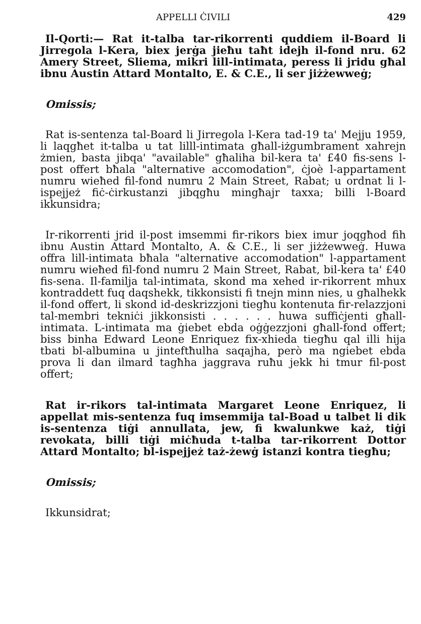APPELLI ĊIVILI 429
Il-Qorti:— Rat it-talba tar-rikorrenti quddiem il-Board li Jirregola l-Kera, biex jerġa jieħu taħt idejh il-fond nru. 62 Amery Street, Sliema, mikri lill-intimata, peress li jridu għal ibnu Austin Attard Montalto, E. & C.E., li ser jiżżewweġ;
Omissis;
Rat is-sentenza tal-Board li Jirregola l-Kera tad-19 ta' Mejju 1959, li laqgħet it-talba u tat lilll-intimata għall-iżgumbrament xahrejn żmien, basta jibqa' "available" għaliha bil-kera ta' £40 fis-sens l-post offert bħala "alternative accomodation", ċjoè l-appartament numru wieħed fil-fond numru 2 Main Street, Rabat; u ordnat li l-ispejjeż fiċ-ċirkustanzi jibqgħu mingħajr taxxa; billi l-Board ikkunsidra;
Ir-rikorrenti jrid il-post imsemmi fir-rikors biex imur joqgħod fih ibnu Austin Attard Montalto, A. & C.E., li ser jiżżewweġ. Huwa offra lill-intimata bħala "alternative accomodation" l-appartament numru wieħed fil-fond numru 2 Main Street, Rabat, bil-kera ta' £40 fis-sena. Il-familja tal-intimata, skond ma xehed ir-rikorrent mhux kontraddett fuq daqshekk, tikkonsisti fi tnejn minn nies, u għalhekk il-fond offert, li skond id-deskrizzjoni tiegħu kontenuta fir-relazzjoni tal-membri tekniċi jikkonsisti . . . . . . huwa suffiċjenti għall-intimata. L-intimata ma ġiebet ebda oġġezzjoni għall-fond offert; biss binha Edward Leone Enriquez fix-xhieda tiegħu qal illi hija tbati bl-albumina u jinteftħulha saqajha, però ma ngiebet ebda prova li dan ilmard tagħha jaggrava ruħu jekk hi tmur fil-post offert;
Rat ir-rikors tal-intimata Margaret Leone Enriquez, li appellat mis-sentenza fuq imsemmija tal-Boad u talbet li dik is-sentenza tiġi annullata, jew, fi kwalunkwe każ, tiġi revokata, billi tiġi miċħuda t-talba tar-rikorrent Dottor Attard Montalto; bl-ispejjeż taż-żewġ istanzi kontra tiegħu;
Omissis;
Ikkunsidrat;